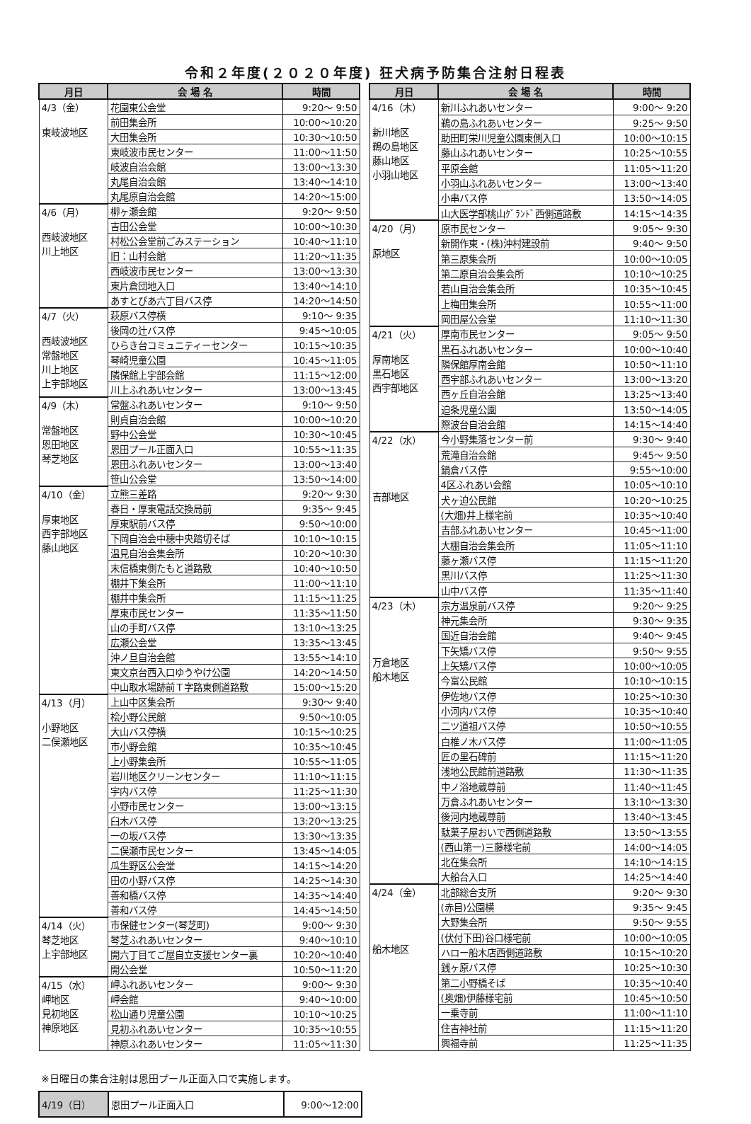令和２年度(２０２０年度) 狂犬病予防集合注射日程表
| 月日 | 会 場 名 | 時間 |
| --- | --- | --- |
| 4/3（金） 東岐波地区 | 花園東公会堂 | 9:20～ 9:50 |
| | 前田集会所 | 10:00～10:20 |
| | 大田集会所 | 10:30～10:50 |
| | 東岐波市民センター | 11:00～11:50 |
| | 岐波自治会館 | 13:00～13:30 |
| | 丸尾自治会館 | 13:40～14:10 |
| | 丸尾原自治会館 | 14:20～15:00 |
| 4/6（月） 西岐波地区 川上地区 | 柳ヶ瀬会館 | 9:20～ 9:50 |
| | 吉田公会堂 | 10:00～10:30 |
| | 村松公会堂前ごみステーション | 10:40～11:10 |
| | 旧：山村会館 | 11:20～11:35 |
| | 西岐波市民センター | 13:00～13:30 |
| | 東片倉団地入口 | 13:40～14:10 |
| | あすとぴあ六丁目バス停 | 14:20～14:50 |
| 4/7（火） 西岐波地区 常盤地区 川上地区 上宇部地区 | 萩原バス停横 | 9:10～ 9:35 |
| | 後岡の辻バス停 | 9:45～10:05 |
| | ひらき台コミュニティーセンター | 10:15～10:35 |
| | 琴崎児童公園 | 10:45～11:05 |
| | 隣保館上宇部会館 | 11:15～12:00 |
| | 川上ふれあいセンター | 13:00～13:45 |
| 4/9（木） 常盤地区 恩田地区 琴芝地区 | 常盤ふれあいセンター | 9:10～ 9:50 |
| | 則貞自治会館 | 10:00～10:20 |
| | 野中公会堂 | 10:30～10:45 |
| | 恩田プール正面入口 | 10:55～11:35 |
| | 恩田ふれあいセンター | 13:00～13:40 |
| | 笹山公会堂 | 13:50～14:00 |
| 4/10（金） 厚東地区 西宇部地区 藤山地区 | 立熊三差路 | 9:20～ 9:30 |
| | 春日・厚東電話交換局前 | 9:35～ 9:45 |
| | 厚東駅前バス停 | 9:50～10:00 |
| | 下岡自治会中穂中央踏切そば | 10:10～10:15 |
| | 温見自治会集会所 | 10:20～10:30 |
| | 末信橋東側たもと道路敷 | 10:40～10:50 |
| | 棚井下集会所 | 11:00～11:10 |
| | 棚井中集会所 | 11:15～11:25 |
| | 厚東市民センター | 11:35～11:50 |
| | 山の手町バス停 | 13:10～13:25 |
| | 広瀬公会堂 | 13:35～13:45 |
| | 沖ノ旦自治会館 | 13:55～14:10 |
| | 東文京台西入口ゆうやけ公園 | 14:20～14:50 |
| | 中山取水場跡前Ｔ字路東側道路敷 | 15:00～15:20 |
| 4/13（月） 小野地区 二俣瀬地区 | 上山中区集会所 | 9:30～ 9:40 |
| | 桧小野公民館 | 9:50～10:05 |
| | 大山バス停横 | 10:15～10:25 |
| | 市小野会館 | 10:35～10:45 |
| | 上小野集会所 | 10:55～11:05 |
| | 岩川地区クリーンセンター | 11:10～11:15 |
| | 宇内バス停 | 11:25～11:30 |
| | 小野市民センター | 13:00～13:15 |
| | 臼木バス停 | 13:20～13:25 |
| | 一の坂バス停 | 13:30～13:35 |
| | 二俣瀬市民センター | 13:45～14:05 |
| | 瓜生野区公会堂 | 14:15～14:20 |
| | 田の小野バス停 | 14:25～14:30 |
| | 善和橋バス停 | 14:35～14:40 |
| | 善和バス停 | 14:45～14:50 |
| 4/14（火） 琴芝地区 上宇部地区 | 市保健センター(琴芝町) | 9:00～ 9:30 |
| | 琴芝ふれあいセンター | 9:40～10:10 |
| | 開六丁目てご屋自立支援センター裏 | 10:20～10:40 |
| | 開公会堂 | 10:50～11:20 |
| 4/15（水） 岬地区 見初地区 神原地区 | 岬ふれあいセンター | 9:00～ 9:30 |
| | 岬会館 | 9:40～10:00 |
| | 松山通り児童公園 | 10:10～10:25 |
| | 見初ふれあいセンター | 10:35～10:55 |
| | 神原ふれあいセンター | 11:05～11:30 |
| 月日 | 会 場 名 | 時間 |
| --- | --- | --- |
| 4/16（木） 新川地区 鵜の島地区 藤山地区 小羽山地区 | 新川ふれあいセンター | 9:00～ 9:20 |
| | 鵜の島ふれあいセンター | 9:25～ 9:50 |
| | 助田町栄川児童公園東側入口 | 10:00～10:15 |
| | 藤山ふれあいセンター | 10:25～10:55 |
| | 平原会館 | 11:05～11:20 |
| | 小羽山ふれあいセンター | 13:00～13:40 |
| | 小串バス停 | 13:50～14:05 |
| | 山大医学部桃山ｸﾞﾗﾝﾄﾞ西側道路敷 | 14:15～14:35 |
| 4/20（月） 原地区 | 原市民センター | 9:05～ 9:30 |
| | 新開作東・(株)沖村建設前 | 9:40～ 9:50 |
| | 第三原集会所 | 10:00～10:05 |
| | 第二原自治会集会所 | 10:10～10:25 |
| | 若山自治会集会所 | 10:35～10:45 |
| | 上梅田集会所 | 10:55～11:00 |
| | 岡田屋公会堂 | 11:10～11:30 |
| 4/21（火） 厚南地区 黒石地区 西宇部地区 | 厚南市民センター | 9:05～ 9:50 |
| | 黒石ふれあいセンター | 10:00～10:40 |
| | 隣保館厚南会館 | 10:50～11:10 |
| | 西宇部ふれあいセンター | 13:00～13:20 |
| | 西ヶ丘自治会館 | 13:25～13:40 |
| | 迫条児童公園 | 13:50～14:05 |
| | 際波台自治会館 | 14:15～14:40 |
| 4/22（水） 吉部地区 | 今小野集落センター前 | 9:30～ 9:40 |
| | 荒滝自治会館 | 9:45～ 9:50 |
| | 鍋倉バス停 | 9:55～10:00 |
| | 4区ふれあい会館 | 10:05～10:10 |
| | 犬ヶ迫公民館 | 10:20～10:25 |
| | (大畑)井上様宅前 | 10:35～10:40 |
| | 吉部ふれあいセンター | 10:45～11:00 |
| | 大棚自治会集会所 | 11:05～11:10 |
| | 藤ヶ瀬バス停 | 11:15～11:20 |
| | 黒川バス停 | 11:25～11:30 |
| | 山中バス停 | 11:35～11:40 |
| 4/23（木） 万倉地区 船木地区 | 宗方温泉前バス停 | 9:20～ 9:25 |
| | 神元集会所 | 9:30～ 9:35 |
| | 国近自治会館 | 9:40～ 9:45 |
| | 下矢矯バス停 | 9:50～ 9:55 |
| | 上矢矯バス停 | 10:00～10:05 |
| | 今富公民館 | 10:10～10:15 |
| | 伊佐地バス停 | 10:25～10:30 |
| | 小河内バス停 | 10:35～10:40 |
| | 二ツ道祖バス停 | 10:50～10:55 |
| | 白椎ノ木バス停 | 11:00～11:05 |
| | 匠の里石碑前 | 11:15～11:20 |
| | 浅地公民館前道路敷 | 11:30～11:35 |
| | 中ノ浴地蔵尊前 | 11:40～11:45 |
| | 万倉ふれあいセンター | 13:10～13:30 |
| | 後河内地蔵尊前 | 13:40～13:45 |
| | 駄菓子屋おいで西側道路敷 | 13:50～13:55 |
| | (西山第一)三藤様宅前 | 14:00～14:05 |
| | 北在集会所 | 14:10～14:15 |
| | 大船台入口 | 14:25～14:40 |
| 4/24（金） 船木地区 | 北部総合支所 | 9:20～ 9:30 |
| | (赤目)公園横 | 9:35～ 9:45 |
| | 大野集会所 | 9:50～ 9:55 |
| | (伏付下田)谷口様宅前 | 10:00～10:05 |
| | ハロー船木店西側道路敷 | 10:15～10:20 |
| | 銭ヶ原バス停 | 10:25～10:30 |
| | 第二小野橋そば | 10:35～10:40 |
| | (奥畑)伊藤様宅前 | 10:45～10:50 |
| | 一乗寺前 | 11:00～11:10 |
| | 住吉神社前 | 11:15～11:20 |
| | 興福寺前 | 11:25～11:35 |
※日曜日の集合注射は恩田プール正面入口で実施します。
| 4/19（日） | 恩田プール正面入口 | 9:00～12:00 |